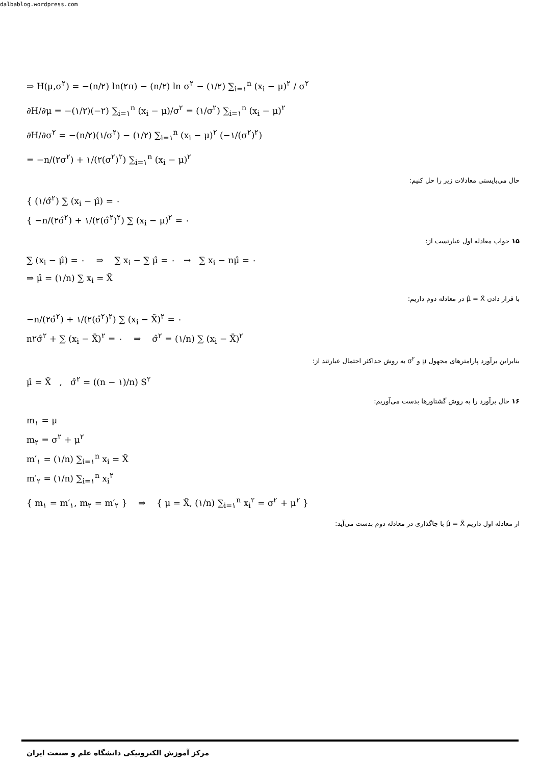dalbablog.wordpress.com
⇒ H(μ,σ<sup>۲</sup>) = −(n/۲) ln(۲π) − (n/۲) ln σ<sup>۲</sup> − (۱/۲) ∑<sub>i=۱</sub><sup>n</sup> (x<sub>i</sub> − μ)<sup>۲</sup> / σ<sup>۲</sup>
∂H/∂μ = −(۱/۲)(−۲) ∑<sub>i=۱</sub><sup>n</sup> (x<sub>i</sub> − μ)/σ<sup>۲</sup> = (۱/σ<sup>۲</sup>) ∑<sub>i=۱</sub><sup>n</sup> (x<sub>i</sub> − μ)<sup>۲</sup>
∂H/∂σ<sup>۲</sup> = −(n/۲)(۱/σ<sup>۲</sup>) − (۱/۲) ∑<sub>i=۱</sub><sup>n</sup> (x<sub>i</sub> − μ)<sup>۲</sup> (−۱/(σ<sup>۲</sup>)<sup>۲</sup>)
= −n/(۲σ<sup>۲</sup>) + ۱/(۲(σ<sup>۲</sup>)<sup>۲</sup>) ∑<sub>i=۱</sub><sup>n</sup> (x<sub>i</sub> − μ)<sup>۲</sup>
حال می‌بایستی معادلات زیر را حل کنیم:
{ (۱/σ̂<sup>۲</sup>) ∑ (x<sub>i</sub> − μ̂) = ۰
{ −n/(۲σ̂<sup>۲</sup>) + ۱/(۲(σ̂<sup>۲</sup>)<sup>۲</sup>) ∑ (x<sub>i</sub> − μ)<sup>۲</sup> = ۰
۱۵ جواب معادله اول عبارتست از:
∑ (x<sub>i</sub> − μ̂) = ۰ ⇒ ∑ x<sub>i</sub> − ∑ μ̂ = ۰ → ∑ x<sub>i</sub> − nμ̂ = ۰
⇒ μ̂ = (۱/n) ∑ x<sub>i</sub> = X̄
با قرار دادن μ̂ = X̄ در معادله دوم داریم:
−n/(۲σ̂<sup>۲</sup>) + ۱/(۲(σ̂<sup>۲</sup>)<sup>۲</sup>) ∑ (x<sub>i</sub> − X̄)<sup>۲</sup> = ۰
n۲σ̂<sup>۲</sup> + ∑ (x<sub>i</sub> − X̄)<sup>۲</sup> = ۰ ⇒ σ̂<sup>۲</sup> = (۱/n) ∑ (x<sub>i</sub> − X̄)<sup>۲</sup>
بنابراین برآورد پارامترهای مجهول μ و σ<sup>۲</sup> به روش حداکثر احتمال عبارتند از:
μ̂ = X̄ , σ̂<sup>۲</sup> = ((n − ۱)/n) S<sup>۲</sup>
۱۶ حال برآورد را به روش گشتاورها بدست می‌آوریم:
m<sub>۱</sub> = μ
m<sub>۲</sub> = σ<sup>۲</sup> + μ<sup>۲</sup>
m′<sub>۱</sub> = (۱/n) ∑<sub>i=۱</sub><sup>n</sup> x<sub>i</sub> = X̄
m′<sub>۲</sub> = (۱/n) ∑<sub>i=۱</sub><sup>n</sup> x<sub>i</sub><sup>۲</sup>
{ m<sub>۱</sub> = m′<sub>۱</sub>, m<sub>۲</sub> = m′<sub>۲</sub> } ⇒ { μ = X̄, (۱/n) ∑<sub>i=۱</sub><sup>n</sup> x<sub>i</sub><sup>۲</sup> = σ<sup>۲</sup> + μ<sup>۲</sup> }
از معادله اول داریم μ̂ = X̄ با جاگذاری در معادله دوم بدست می‌آید:
مرکز آموزش الکترونیکی دانشگاه علم و صنعت ایران